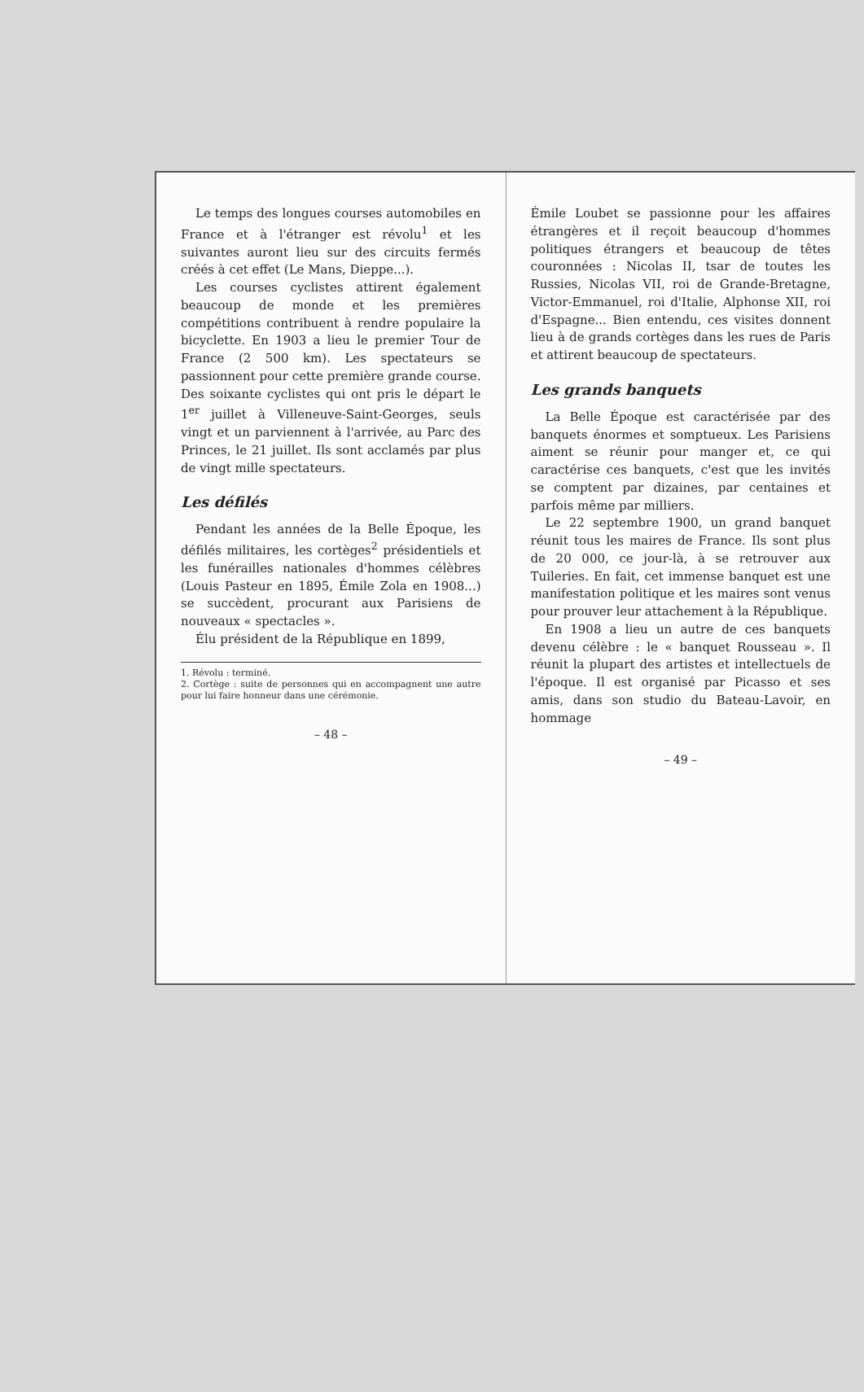Le temps des longues courses automobiles en France et à l'étranger est révolu<sup>1</sup> et les suivantes auront lieu sur des circuits fermés créés à cet effet (Le Mans, Dieppe...).
Les courses cyclistes attirent également beaucoup de monde et les premières compétitions contribuent à rendre populaire la bicyclette. En 1903 a lieu le premier Tour de France (2 500 km). Les spectateurs se passionnent pour cette première grande course. Des soixante cyclistes qui ont pris le départ le 1<sup>er</sup> juillet à Villeneuve-Saint-Georges, seuls vingt et un parviennent à l'arrivée, au Parc des Princes, le 21 juillet. Ils sont acclamés par plus de vingt mille spectateurs.
Les défilés
Pendant les années de la Belle Époque, les défilés militaires, les cortèges<sup>2</sup> présidentiels et les funérailles nationales d'hommes célèbres (Louis Pasteur en 1895, Émile Zola en 1908...) se succèdent, procurant aux Parisiens de nouveaux « spectacles ».
Élu président de la République en 1899,
1. Révolu : terminé.
2. Cortège : suite de personnes qui en accompagnent une autre pour lui faire honneur dans une cérémonie.
– 48 –
Émile Loubet se passionne pour les affaires étrangères et il reçoit beaucoup d'hommes politiques étrangers et beaucoup de têtes couronnées : Nicolas II, tsar de toutes les Russies, Nicolas VII, roi de Grande-Bretagne, Victor-Emmanuel, roi d'Italie, Alphonse XII, roi d'Espagne... Bien entendu, ces visites donnent lieu à de grands cortèges dans les rues de Paris et attirent beaucoup de spectateurs.
Les grands banquets
La Belle Époque est caractérisée par des banquets énormes et somptueux. Les Parisiens aiment se réunir pour manger et, ce qui caractérise ces banquets, c'est que les invités se comptent par dizaines, par centaines et parfois même par milliers.
Le 22 septembre 1900, un grand banquet réunit tous les maires de France. Ils sont plus de 20 000, ce jour-là, à se retrouver aux Tuileries. En fait, cet immense banquet est une manifestation politique et les maires sont venus pour prouver leur attachement à la République.
En 1908 a lieu un autre de ces banquets devenu célèbre : le « banquet Rousseau ». Il réunit la plupart des artistes et intellectuels de l'époque. Il est organisé par Picasso et ses amis, dans son studio du Bateau-Lavoir, en hommage
– 49 –